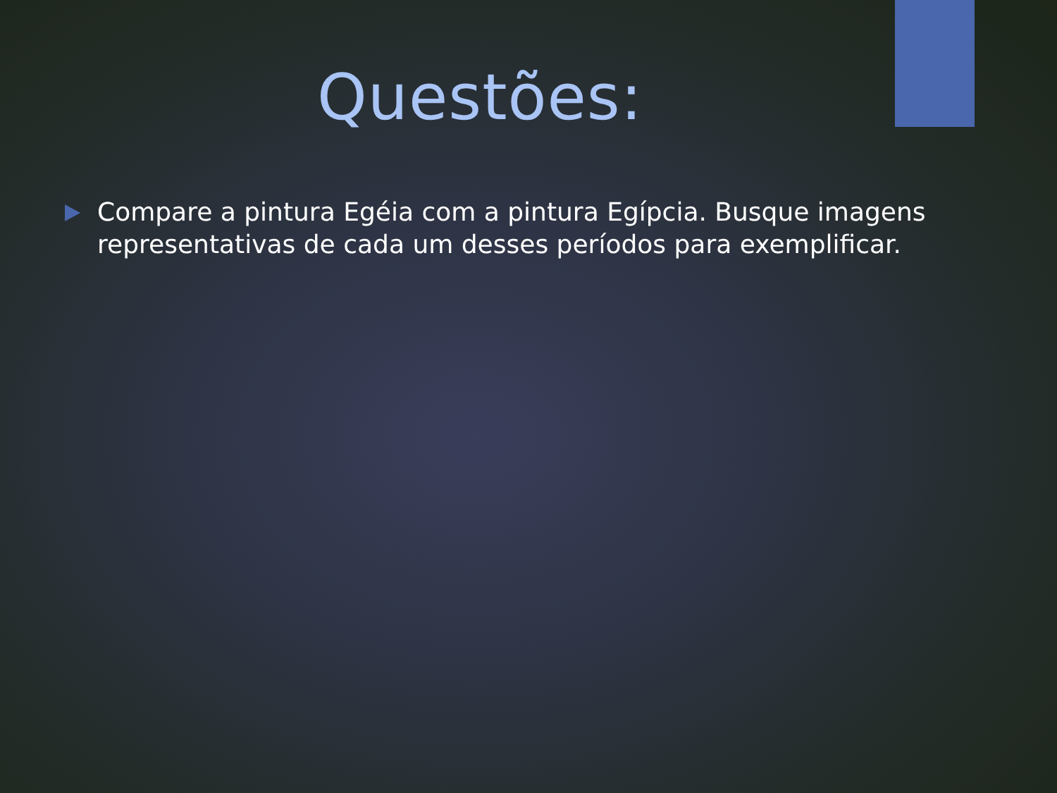Questões:
Compare a pintura Egéia com a pintura Egípcia. Busque imagens representativas de cada um desses períodos para exemplificar.